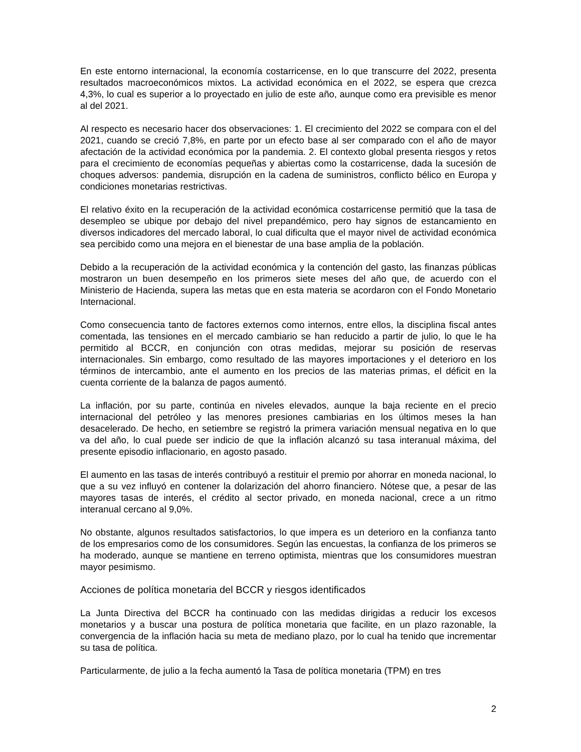En este entorno internacional, la economía costarricense, en lo que transcurre del 2022, presenta resultados macroeconómicos mixtos. La actividad económica en el 2022, se espera que crezca 4,3%, lo cual es superior a lo proyectado en julio de este año, aunque como era previsible es menor al del 2021.
Al respecto es necesario hacer dos observaciones: 1. El crecimiento del 2022 se compara con el del 2021, cuando se creció 7,8%, en parte por un efecto base al ser comparado con el año de mayor afectación de la actividad económica por la pandemia. 2. El contexto global presenta riesgos y retos para el crecimiento de economías pequeñas y abiertas como la costarricense, dada la sucesión de choques adversos: pandemia, disrupción en la cadena de suministros, conflicto bélico en Europa y condiciones monetarias restrictivas.
El relativo éxito en la recuperación de la actividad económica costarricense permitió que la tasa de desempleo se ubique por debajo del nivel prepandémico, pero hay signos de estancamiento en diversos indicadores del mercado laboral, lo cual dificulta que el mayor nivel de actividad económica sea percibido como una mejora en el bienestar de una base amplia de la población.
Debido a la recuperación de la actividad económica y la contención del gasto, las finanzas públicas mostraron un buen desempeño en los primeros siete meses del año que, de acuerdo con el Ministerio de Hacienda, supera las metas que en esta materia se acordaron con el Fondo Monetario Internacional.
Como consecuencia tanto de factores externos como internos, entre ellos, la disciplina fiscal antes comentada, las tensiones en el mercado cambiario se han reducido a partir de julio, lo que le ha permitido al BCCR, en conjunción con otras medidas, mejorar su posición de reservas internacionales. Sin embargo, como resultado de las mayores importaciones y el deterioro en los términos de intercambio, ante el aumento en los precios de las materias primas, el déficit en la cuenta corriente de la balanza de pagos aumentó.
La inflación, por su parte, continúa en niveles elevados, aunque la baja reciente en el precio internacional del petróleo y las menores presiones cambiarias en los últimos meses la han desacelerado. De hecho, en setiembre se registró la primera variación mensual negativa en lo que va del año, lo cual puede ser indicio de que la inflación alcanzó su tasa interanual máxima, del presente episodio inflacionario, en agosto pasado.
El aumento en las tasas de interés contribuyó a restituir el premio por ahorrar en moneda nacional, lo que a su vez influyó en contener la dolarización del ahorro financiero. Nótese que, a pesar de las mayores tasas de interés, el crédito al sector privado, en moneda nacional, crece a un ritmo interanual cercano al 9,0%.
No obstante, algunos resultados satisfactorios, lo que impera es un deterioro en la confianza tanto de los empresarios como de los consumidores. Según las encuestas, la confianza de los primeros se ha moderado, aunque se mantiene en terreno optimista, mientras que los consumidores muestran mayor pesimismo.
Acciones de política monetaria del BCCR y riesgos identificados
La Junta Directiva del BCCR ha continuado con las medidas dirigidas a reducir los excesos monetarios y a buscar una postura de política monetaria que facilite, en un plazo razonable, la convergencia de la inflación hacia su meta de mediano plazo, por lo cual ha tenido que incrementar su tasa de política.
Particularmente, de julio a la fecha aumentó la Tasa de política monetaria (TPM) en tres
2